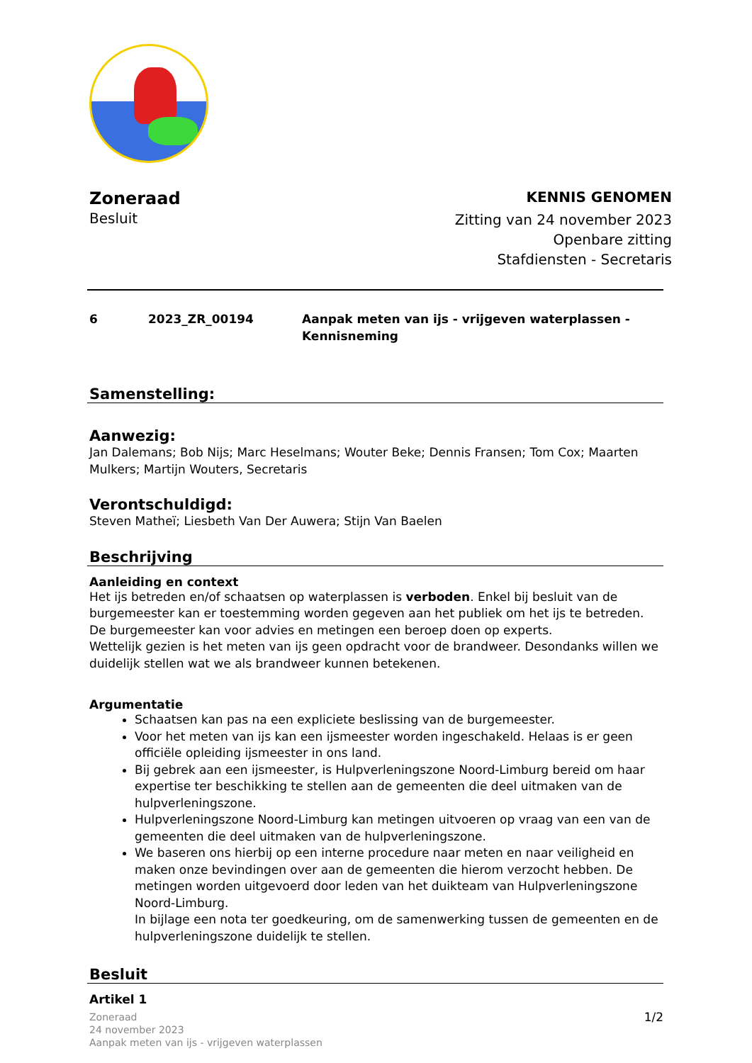Zoneraad
Besluit
KENNIS GENOMEN
Zitting van 24 november 2023
Openbare zitting
Stafdiensten - Secretaris
6 2023_ZR_00194 Aanpak meten van ijs - vrijgeven waterplassen -
Kennisneming
Samenstelling:
Aanwezig:
Jan Dalemans; Bob Nijs; Marc Heselmans; Wouter Beke; Dennis Fransen; Tom Cox; Maarten Mulkers; Martijn Wouters, Secretaris
Verontschuldigd:
Steven Matheï; Liesbeth Van Der Auwera; Stijn Van Baelen
Beschrijving
Aanleiding en context
Het ijs betreden en/of schaatsen op waterplassen is verboden. Enkel bij besluit van de burgemeester kan er toestemming worden gegeven aan het publiek om het ijs te betreden.
De burgemeester kan voor advies en metingen een beroep doen op experts.
Wettelijk gezien is het meten van ijs geen opdracht voor de brandweer. Desondanks willen we duidelijk stellen wat we als brandweer kunnen betekenen.
Argumentatie
Schaatsen kan pas na een expliciete beslissing van de burgemeester.
Voor het meten van ijs kan een ijsmeester worden ingeschakeld. Helaas is er geen officiële opleiding ijsmeester in ons land.
Bij gebrek aan een ijsmeester, is Hulpverleningszone Noord-Limburg bereid om haar expertise ter beschikking te stellen aan de gemeenten die deel uitmaken van de hulpverleningszone.
Hulpverleningszone Noord-Limburg kan metingen uitvoeren op vraag van een van de gemeenten die deel uitmaken van de hulpverleningszone.
We baseren ons hierbij op een interne procedure naar meten en naar veiligheid en maken onze bevindingen over aan de gemeenten die hierom verzocht hebben. De metingen worden uitgevoerd door leden van het duikteam van Hulpverleningszone Noord-Limburg.
In bijlage een nota ter goedkeuring, om de samenwerking tussen de gemeenten en de hulpverleningszone duidelijk te stellen.
Besluit
Artikel 1
Zoneraad
24 november 2023
Aanpak meten van ijs - vrijgeven waterplassen
1/2